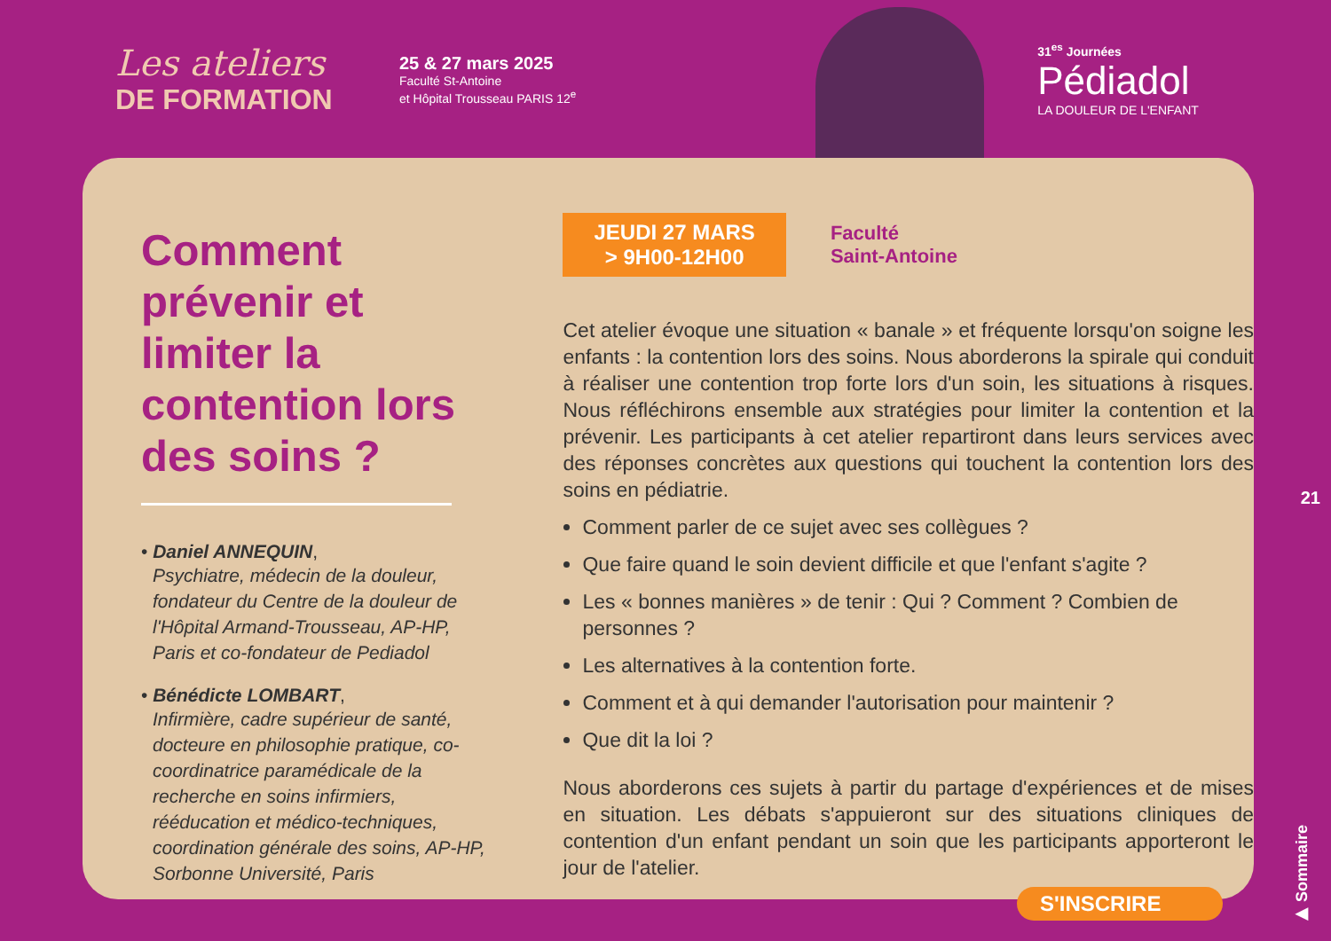Les ateliers
DE FORMATION
25 & 27 mars 2025
Faculté St-Antoine
et Hôpital Trousseau PARIS 12<sup>e</sup>
31<sup>es</sup> Journées
Pédiadol
LA DOULEUR DE L'ENFANT
Comment prévenir et limiter la contention lors des soins ?
• Daniel ANNEQUIN,
Psychiatre, médecin de la douleur, fondateur du Centre de la douleur de l'Hôpital Armand-Trousseau, AP-HP, Paris et co-fondateur de Pediadol
• Bénédicte LOMBART,
Infirmière, cadre supérieur de santé, docteure en philosophie pratique, co-coordinatrice paramédicale de la recherche en soins infirmiers, rééducation et médico-techniques, coordination générale des soins, AP-HP, Sorbonne Université, Paris
JEUDI 27 MARS
> 9H00-12H00
Faculté
Saint-Antoine
Cet atelier évoque une situation « banale » et fréquente lorsqu'on soigne les enfants : la contention lors des soins. Nous aborderons la spirale qui conduit à réaliser une contention trop forte lors d'un soin, les situations à risques. Nous réfléchirons ensemble aux stratégies pour limiter la contention et la prévenir. Les participants à cet atelier repartiront dans leurs services avec des réponses concrètes aux questions qui touchent la contention lors des soins en pédiatrie.
Comment parler de ce sujet avec ses collègues ?
Que faire quand le soin devient difficile et que l'enfant s'agite ?
Les « bonnes manières » de tenir : Qui ? Comment ? Combien de personnes ?
Les alternatives à la contention forte.
Comment et à qui demander l'autorisation pour maintenir ?
Que dit la loi ?
Nous aborderons ces sujets à partir du partage d'expériences et de mises en situation. Les débats s'appuieront sur des situations cliniques de contention d'un enfant pendant un soin que les participants apporteront le jour de l'atelier.
S'INSCRIRE
21
▶ Sommaire